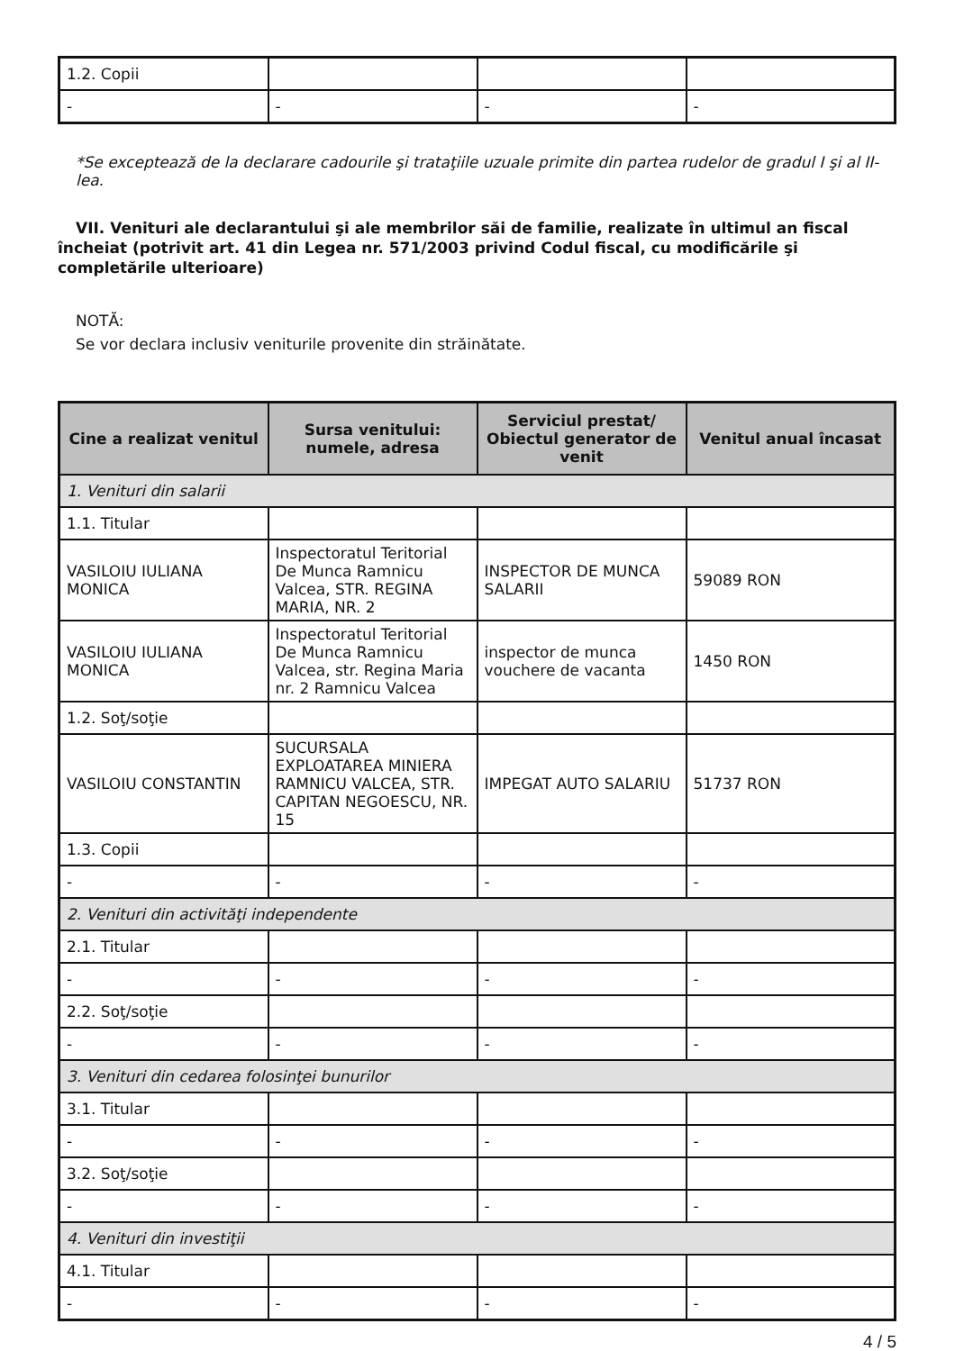| 1.2. Copii | | | |
| - | - | - | - |
*Se exceptează de la declarare cadourile şi trataţiile uzuale primite din partea rudelor de gradul I şi al II-lea.
VII. Venituri ale declarantului şi ale membrilor săi de familie, realizate în ultimul an fiscal încheiat (potrivit art. 41 din Legea nr. 571/2003 privind Codul fiscal, cu modificările şi completările ulterioare)
NOTĂ:
Se vor declara inclusiv veniturile provenite din străinătate.
| Cine a realizat venitul | Sursa venitului: numele, adresa | Serviciul prestat/ Obiectul generator de venit | Venitul anual încasat |
| --- | --- | --- | --- |
| 1. Venituri din salarii | | | |
| 1.1. Titular | | | |
| VASILOIU IULIANA MONICA | Inspectoratul Teritorial De Munca Ramnicu Valcea, STR. REGINA MARIA, NR. 2 | INSPECTOR DE MUNCA SALARII | 59089 RON |
| VASILOIU IULIANA MONICA | Inspectoratul Teritorial De Munca Ramnicu Valcea, str. Regina Maria nr. 2 Ramnicu Valcea | inspector de munca vouchere de vacanta | 1450 RON |
| 1.2. Soţ/soţie | | | |
| VASILOIU CONSTANTIN | SUCURSALA EXPLOATAREA MINIERA RAMNICU VALCEA, STR. CAPITAN NEGOESCU, NR. 15 | IMPEGAT AUTO SALARIU | 51737 RON |
| 1.3. Copii | | | |
| - | - | - | - |
| 2. Venituri din activităţi independente | | | |
| 2.1. Titular | | | |
| - | - | - | - |
| 2.2. Soţ/soţie | | | |
| - | - | - | - |
| 3. Venituri din cedarea folosinţei bunurilor | | | |
| 3.1. Titular | | | |
| - | - | - | - |
| 3.2. Soţ/soţie | | | |
| - | - | - | - |
| 4. Venituri din investiţii | | | |
| 4.1. Titular | | | |
| - | - | - | - |
4 / 5